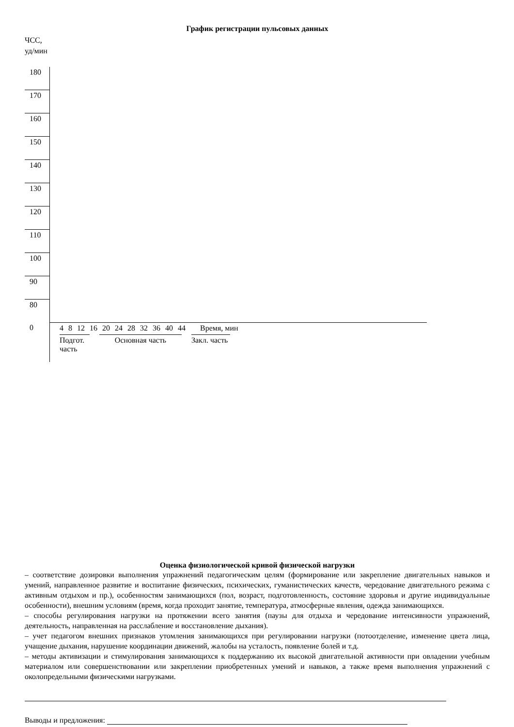График регистрации пульсовых данных
ЧСС,
уд/мин
| 180 | |
| 170 | |
| 160 | |
| 150 | |
| 140 | |
| 130 | |
| 120 | |
| 110 | |
| 100 | |
| 90 | |
| 80 | |
| 0 | 4 8 12 16 20 24 28 32 36 40 44 Время, мин Подгот. часть Основная часть Закл. часть |
Оценка физиологической кривой физической нагрузки
– соответствие дозировки выполнения упражнений педагогическим целям (формирование или закрепление двигательных навыков и умений, направленное развитие и воспитание физических, психических, гуманистических качеств, чередование двигательного режима с активным отдыхом и пр.), особенностям занимающихся (пол, возраст, подготовленность, состояние здоровья и другие индивидуальные особенности), внешним условиям (время, когда проходит занятие, температура, атмосферные явления, одежда занимающихся.
– способы регулирования нагрузки на протяжении всего занятия (паузы для отдыха и чередование интенсивности упражнений, деятельность, направленная на расслабление и восстановление дыхания).
– учет педагогом внешних признаков утомления занимающихся при регулировании нагрузки (потоотделение, изменение цвета лица, учащение дыхания, нарушение координации движений, жалобы на усталость, появление болей и т.д.
– методы активизации и стимулирования занимающихся к поддержанию их высокой двигательной активности при овладении учебным материалом или совершенствовании или закреплении приобретенных умений и навыков, а также время выполнения упражнений с околопредельными физическими нагрузками.
Выводы и предложения: